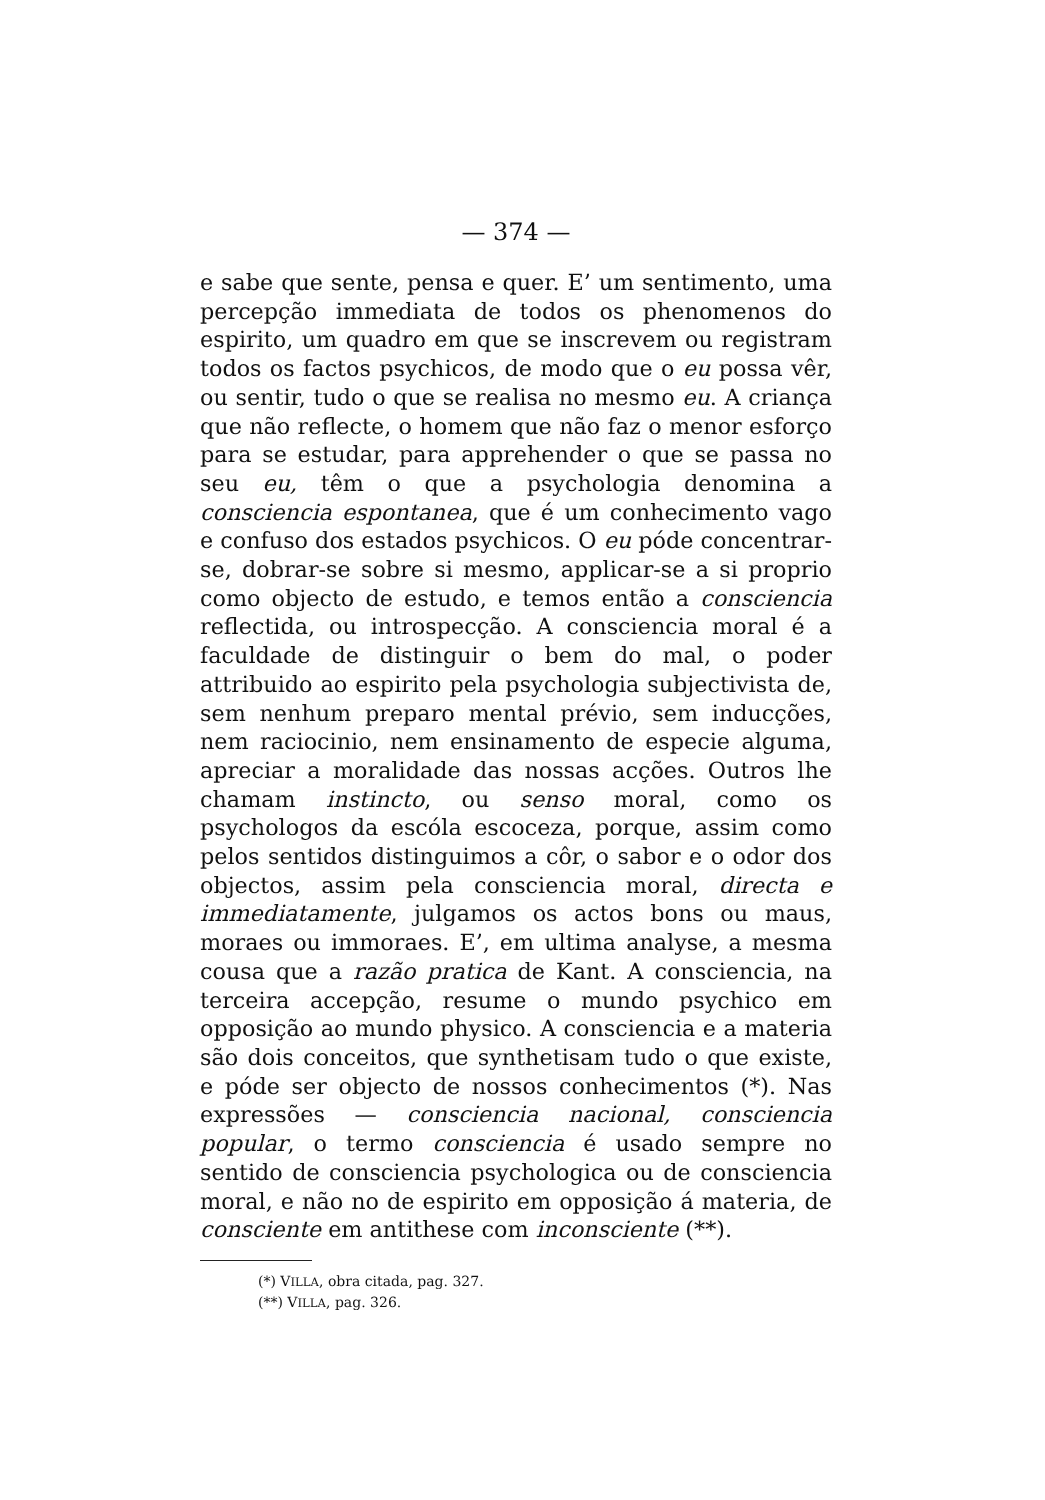— 374 —
e sabe que sente, pensa e quer. E’ um sentimento, uma percepção immediata de todos os phenomenos do espirito, um quadro em que se inscrevem ou registram todos os factos psychicos, de modo que o eu possa vêr, ou sentir, tudo o que se realisa no mesmo eu. A criança que não reflecte, o homem que não faz o menor esforço para se estudar, para apprehender o que se passa no seu eu, têm o que a psychologia denomina a consciencia espontanea, que é um conhecimento vago e confuso dos estados psychicos. O eu póde concentrar-se, dobrar-se sobre si mesmo, applicar-se a si proprio como objecto de estudo, e temos então a consciencia reflectida, ou introspecção. A consciencia moral é a faculdade de distinguir o bem do mal, o poder attribuido ao espirito pela psychologia subjectivista de, sem nenhum preparo mental prévio, sem inducções, nem raciocinio, nem ensinamento de especie alguma, apreciar a moralidade das nossas acções. Outros lhe chamam instincto, ou senso moral, como os psychologos da escóla escoceza, porque, assim como pelos sentidos distinguimos a côr, o sabor e o odor dos objectos, assim pela consciencia moral, directa e immediatamente, julgamos os actos bons ou maus, moraes ou immoraes. E’, em ultima analyse, a mesma cousa que a razão pratica de Kant. A consciencia, na terceira accepção, resume o mundo psychico em opposição ao mundo physico. A consciencia e a materia são dois conceitos, que synthetisam tudo o que existe, e póde ser objecto de nossos conhecimentos (*). Nas expressões — consciencia nacional, consciencia popular, o termo consciencia é usado sempre no sentido de consciencia psychologica ou de consciencia moral, e não no de espirito em opposição á materia, de consciente em antithese com inconsciente (**).
(*) VILLA, obra citada, pag. 327.
(**) VILLA, pag. 326.